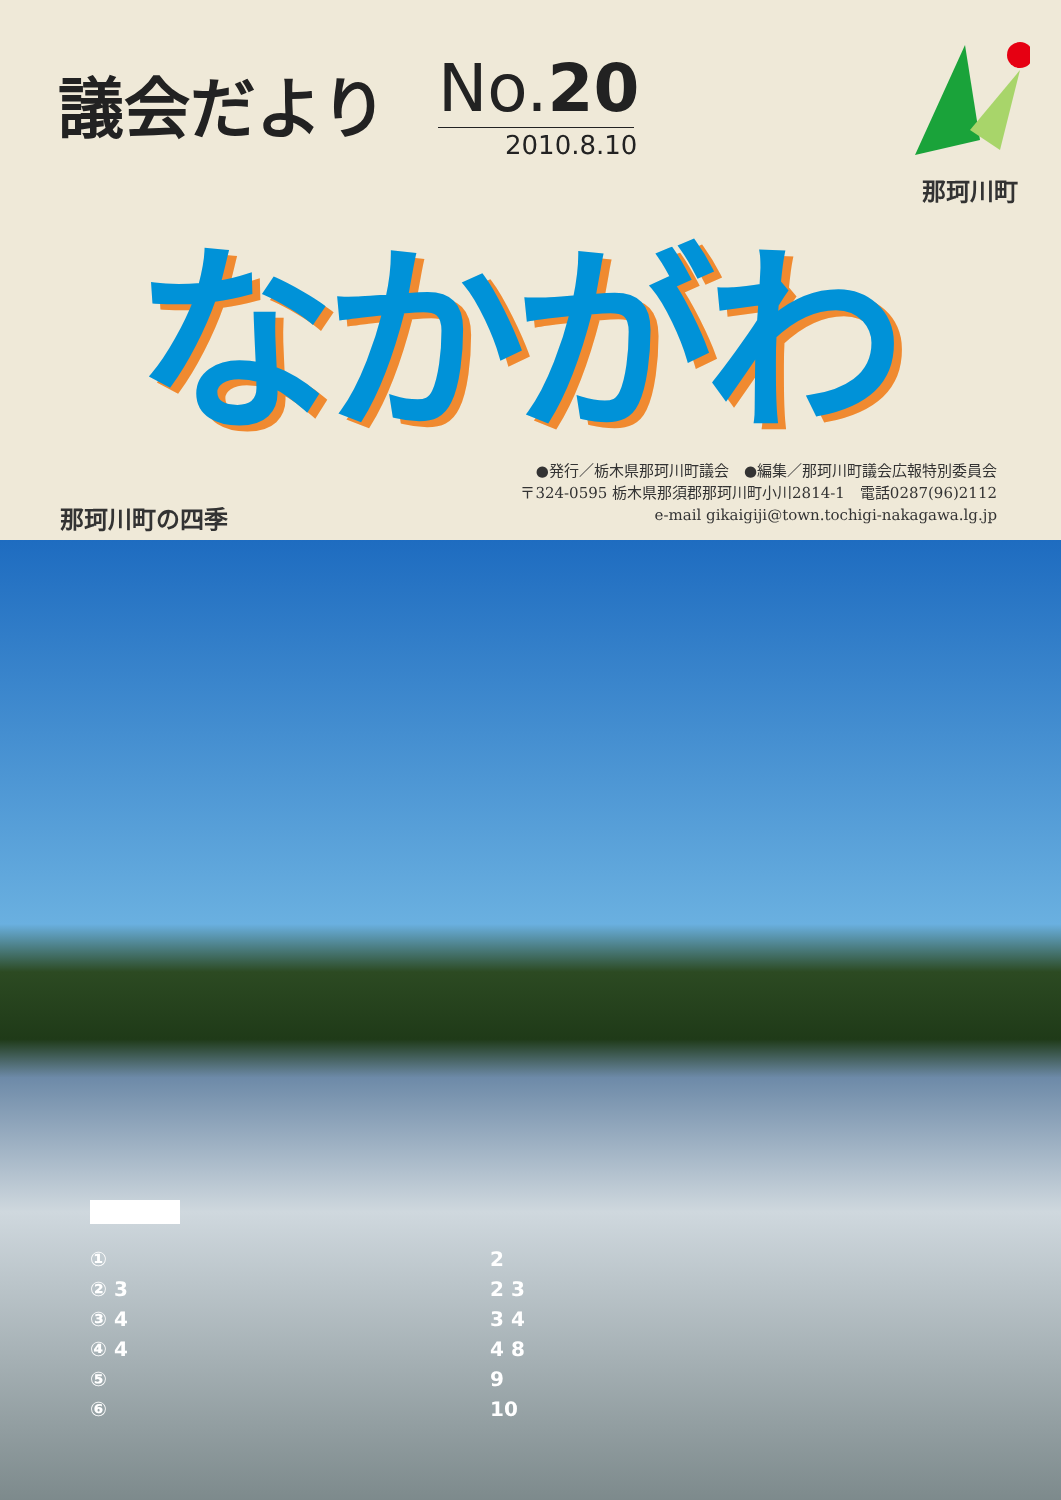議会だより
No.20
2010.8.10
那珂川町
なかがわ
●発行／栃木県那珂川町議会　●編集／那珂川町議会広報特別委員会
〒324-0595 栃木県那須郡那珂川町小川2814-1　電話0287(96)2112
e-mail gikaigiji@town.tochigi-nakagawa.lg.jp
那珂川町の四季
① 2
② 3 2 3
③ 4 3 4
④ 4 4 8
⑤ 9
⑥ 10